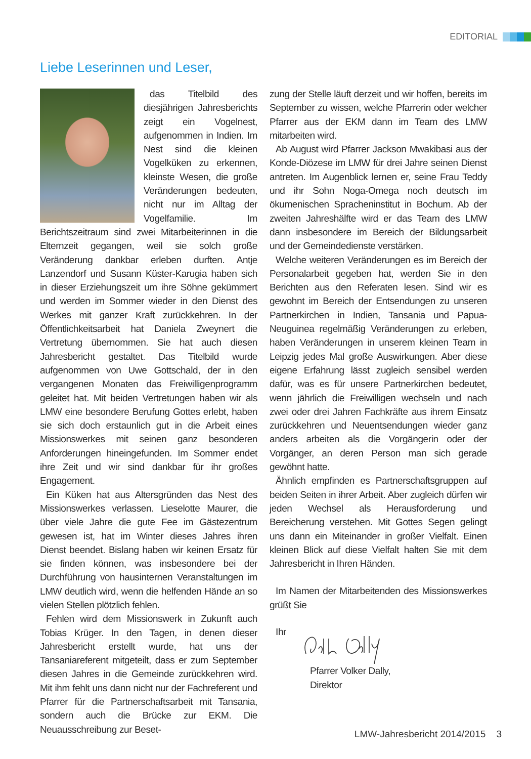EDITORIAL
Liebe Leserinnen und Leser,
das Titelbild des diesjährigen Jahresberichts zeigt ein Vogelnest, aufgenommen in Indien. Im Nest sind die kleinen Vogelküken zu erkennen, kleinste Wesen, die große Veränderungen bedeuten, nicht nur im Alltag der Vogelfamilie. Im Berichtszeitraum sind zwei Mitarbeiterinnen in die Elternzeit gegangen, weil sie solch große Veränderung dankbar erleben durften. Antje Lanzendorf und Susann Küster-Karugia haben sich in dieser Erziehungszeit um ihre Söhne gekümmert und werden im Sommer wieder in den Dienst des Werkes mit ganzer Kraft zurückkehren. In der Öffentlichkeitsarbeit hat Daniela Zweynert die Vertretung übernommen. Sie hat auch diesen Jahresbericht gestaltet. Das Titelbild wurde aufgenommen von Uwe Gottschald, der in den vergangenen Monaten das Freiwilligenprogramm geleitet hat. Mit beiden Vertretungen haben wir als LMW eine besondere Berufung Gottes erlebt, haben sie sich doch erstaunlich gut in die Arbeit eines Missionswerkes mit seinen ganz besonderen Anforderungen hineingefunden. Im Sommer endet ihre Zeit und wir sind dankbar für ihr großes Engagement.
Ein Küken hat aus Altersgründen das Nest des Missionswerkes verlassen. Lieselotte Maurer, die über viele Jahre die gute Fee im Gästezentrum gewesen ist, hat im Winter dieses Jahres ihren Dienst beendet. Bislang haben wir keinen Ersatz für sie finden können, was insbesondere bei der Durchführung von hausinternen Veranstaltungen im LMW deutlich wird, wenn die helfenden Hände an so vielen Stellen plötzlich fehlen.
Fehlen wird dem Missionswerk in Zukunft auch Tobias Krüger. In den Tagen, in denen dieser Jahresbericht erstellt wurde, hat uns der Tansaniareferent mitgeteilt, dass er zum September diesen Jahres in die Gemeinde zurückkehren wird. Mit ihm fehlt uns dann nicht nur der Fachreferent und Pfarrer für die Partnerschaftsarbeit mit Tansania, sondern auch die Brücke zur EKM. Die Neuausschreibung zur Beset-
zung der Stelle läuft derzeit und wir hoffen, bereits im September zu wissen, welche Pfarrerin oder welcher Pfarrer aus der EKM dann im Team des LMW mitarbeiten wird.
Ab August wird Pfarrer Jackson Mwakibasi aus der Konde-Diözese im LMW für drei Jahre seinen Dienst antreten. Im Augenblick lernen er, seine Frau Teddy und ihr Sohn Noga-Omega noch deutsch im ökumenischen Spracheninstitut in Bochum. Ab der zweiten Jahreshälfte wird er das Team des LMW dann insbesondere im Bereich der Bildungsarbeit und der Gemeindedienste verstärken.
Welche weiteren Veränderungen es im Bereich der Personalarbeit gegeben hat, werden Sie in den Berichten aus den Referaten lesen. Sind wir es gewohnt im Bereich der Entsendungen zu unseren Partnerkirchen in Indien, Tansania und Papua-Neuguinea regelmäßig Veränderungen zu erleben, haben Veränderungen in unserem kleinen Team in Leipzig jedes Mal große Auswirkungen. Aber diese eigene Erfahrung lässt zugleich sensibel werden dafür, was es für unsere Partnerkirchen bedeutet, wenn jährlich die Freiwilligen wechseln und nach zwei oder drei Jahren Fachkräfte aus ihrem Einsatz zurückkehren und Neuentsendungen wieder ganz anders arbeiten als die Vorgängerin oder der Vorgänger, an deren Person man sich gerade gewöhnt hatte.
Ähnlich empfinden es Partnerschaftsgruppen auf beiden Seiten in ihrer Arbeit. Aber zugleich dürfen wir jeden Wechsel als Herausforderung und Bereicherung verstehen. Mit Gottes Segen gelingt uns dann ein Miteinander in großer Vielfalt. Einen kleinen Blick auf diese Vielfalt halten Sie mit dem Jahresbericht in Ihren Händen.
Im Namen der Mitarbeitenden des Missionswerkes grüßt Sie
Ihr
Pfarrer Volker Dally,
Direktor
LMW-Jahresbericht 2014/2015 3